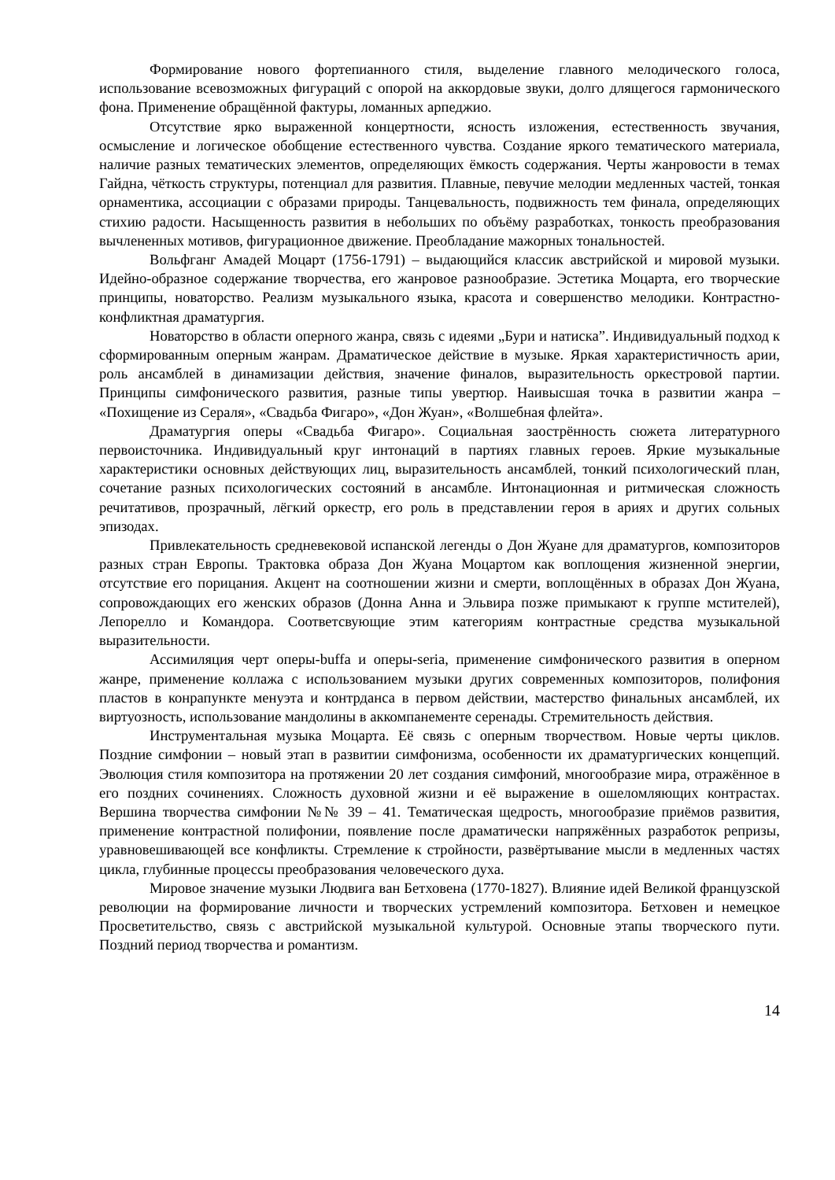Формирование нового фортепианного стиля, выделение главного мелодического голоса, использование всевозможных фигураций с опорой на аккордовые звуки, долго длящегося гармонического фона. Применение обращённой фактуры, ломанных арпеджио.
Отсутствие ярко выраженной концертности, ясность изложения, естественность звучания, осмысление и логическое обобщение естественного чувства. Создание яркого тематического материала, наличие разных тематических элементов, определяющих ёмкость содержания. Черты жанровости в темах Гайдна, чёткость структуры, потенциал для развития. Плавные, певучие мелодии медленных частей, тонкая орнаментика, ассоциации с образами природы. Танцевальность, подвижность тем финала, определяющих стихию радости. Насыщенность развития в небольших по объёму разработках, тонкость преобразования вычлененных мотивов, фигурационное движение. Преобладание мажорных тональностей.
Вольфганг Амадей Моцарт (1756-1791) – выдающийся классик австрийской и мировой музыки. Идейно-образное содержание творчества, его жанровое разнообразие. Эстетика Моцарта, его творческие принципы, новаторство. Реализм музыкального языка, красота и совершенство мелодики. Контрастно-конфликтная драматургия.
Новаторство в области оперного жанра, связь с идеями „Бури и натиска”. Индивидуальный подход к сформированным оперным жанрам. Драматическое действие в музыке. Яркая характеристичность арии, роль ансамблей в динамизации действия, значение финалов, выразительность оркестровой партии. Принципы симфонического развития, разные типы увертюр. Наивысшая точка в развитии жанра – «Похищение из Сераля», «Свадьба Фигаро», «Дон Жуан», «Волшебная флейта».
Драматургия оперы «Свадьба Фигаро». Социальная заострённость сюжета литературного первоисточника. Индивидуальный круг интонаций в партиях главных героев. Яркие музыкальные характеристики основных действующих лиц, выразительность ансамблей, тонкий психологический план, сочетание разных психологических состояний в ансамбле. Интонационная и ритмическая сложность речитативов, прозрачный, лёгкий оркестр, его роль в представлении героя в ариях и других сольных эпизодах.
Привлекательность средневековой испанской легенды о Дон Жуане для драматургов, композиторов разных стран Европы. Трактовка образа Дон Жуана Моцартом как воплощения жизненной энергии, отсутствие его порицания. Акцент на соотношении жизни и смерти, воплощённых в образах Дон Жуана, сопровождающих его женских образов (Донна Анна и Эльвира позже примыкают к группе мстителей), Лепорелло и Командора. Соответсвующие этим категориям контрастные средства музыкальной выразительности.
Ассимиляция черт оперы-buffa и оперы-seria, применение симфонического развития в оперном жанре, применение коллажа с использованием музыки других современных композиторов, полифония пластов в конрапункте менуэта и контрданса в первом действии, мастерство финальных ансамблей, их виртуозность, использование мандолины в аккомпанементе серенады. Стремительность действия.
Инструментальная музыка Моцарта. Её связь с оперным творчеством. Новые черты циклов. Поздние симфонии – новый этап в развитии симфонизма, особенности их драматургических концепций. Эволюция стиля композитора на протяжении 20 лет создания симфоний, многообразие мира, отражённое в его поздних сочинениях. Сложность духовной жизни и её выражение в ошеломляющих контрастах. Вершина творчества симфонии №№ 39 – 41. Тематическая щедрость, многообразие приёмов развития, применение контрастной полифонии, появление после драматически напряжённых разработок репризы, уравновешивающей все конфликты. Стремление к стройности, развёртывание мысли в медленных частях цикла, глубинные процессы преобразования человеческого духа.
Мировое значение музыки Людвига ван Бетховена (1770-1827). Влияние идей Великой французской революции на формирование личности и творческих устремлений композитора. Бетховен и немецкое Просветительство, связь с австрийской музыкальной культурой. Основные этапы творческого пути. Поздний период творчества и романтизм.
14